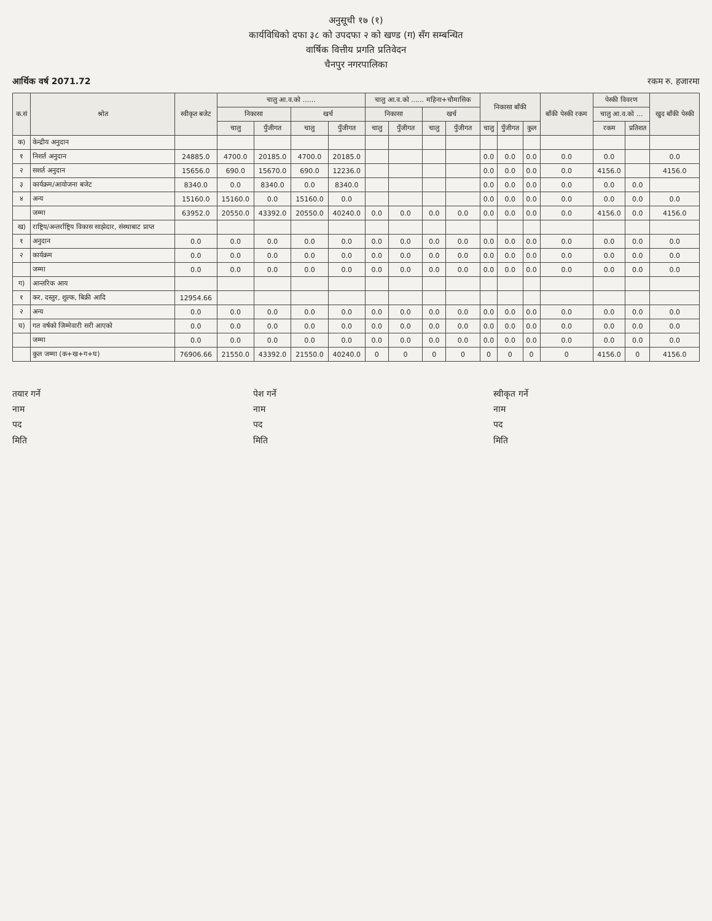अनुसूची १७ (१)
कार्यविधिको दफा ३८ को उपदफा २ को खण्ड (ग) सँग सम्बन्धित
वार्षिक वित्तीय प्रगति प्रतिवेदन
चैनपुर नगरपालिका
आर्थिक वर्ष 2071.72 रकम रु. हजारमा
| क.सं | श्रोत | स्वीकृत बजेट | चालु आ.व.को ...... | | | | चालु आ.व.को ...... महिना+चौमासिक | | | | निकासा बाँकी | | | बाँकी पेस्की रकम | पेस्की विवरण | | खुद बाँकी पेस्की |
| --- | --- | --- | --- | --- | --- | --- | --- | --- | --- | --- | --- | --- | --- | --- | --- | --- | --- |
| | | | निकासा | | खर्च | | निकासा | | खर्च | | | | | | चालु आ.व.को ... | | |
| | | | चालु | पुँजीगत | चालु | पुँजीगत | चालु | पुँजीगत | चालु | पुँजीगत | चालु | पुँजीगत | कुल | | रकम | प्रतिशत | |
| क) | केन्द्रीय अनुदान | | | | | | | | | | | | | | | | |
| १ | निशर्त अनुदान | 24885.0 | 4700.0 | 20185.0 | 4700.0 | 20185.0 | | | | | 0.0 | 0.0 | 0.0 | 0.0 | 0.0 | | 0.0 |
| २ | सशर्त अनुदान | 15656.0 | 690.0 | 15670.0 | 690.0 | 12236.0 | | | | | 0.0 | 0.0 | 0.0 | 0.0 | 4156.0 | | 4156.0 |
| ३ | कार्यक्रम/आयोजना बजेट | 8340.0 | 0.0 | 8340.0 | 0.0 | 8340.0 | | | | | 0.0 | 0.0 | 0.0 | 0.0 | 0.0 | 0.0 | |
| ४ | अन्य | 15160.0 | 15160.0 | 0.0 | 15160.0 | 0.0 | | | | | 0.0 | 0.0 | 0.0 | 0.0 | 0.0 | 0.0 | 0.0 |
| | जम्मा | 63952.0 | 20550.0 | 43392.0 | 20550.0 | 40240.0 | 0.0 | 0.0 | 0.0 | 0.0 | 0.0 | 0.0 | 0.0 | 0.0 | 4156.0 | 0.0 | 4156.0 |
| ख) | राष्ट्रिय/अन्तर्राष्ट्रिय विकास साझेदार, संस्थाबाट प्राप्त | | | | | | | | | | | | | | | | |
| १ | अनुदान | 0.0 | 0.0 | 0.0 | 0.0 | 0.0 | 0.0 | 0.0 | 0.0 | 0.0 | 0.0 | 0.0 | 0.0 | 0.0 | 0.0 | 0.0 | 0.0 |
| २ | कार्यक्रम | 0.0 | 0.0 | 0.0 | 0.0 | 0.0 | 0.0 | 0.0 | 0.0 | 0.0 | 0.0 | 0.0 | 0.0 | 0.0 | 0.0 | 0.0 | 0.0 |
| | जम्मा | 0.0 | 0.0 | 0.0 | 0.0 | 0.0 | 0.0 | 0.0 | 0.0 | 0.0 | 0.0 | 0.0 | 0.0 | 0.0 | 0.0 | 0.0 | 0.0 |
| ग) | आन्तरिक आय | | | | | | | | | | | | | | | | |
| १ | कर, दस्तुर, शुल्क, बिक्री आदि | 12954.66 | | | | | | | | | | | | | | | |
| २ | अन्य | 0.0 | 0.0 | 0.0 | 0.0 | 0.0 | 0.0 | 0.0 | 0.0 | 0.0 | 0.0 | 0.0 | 0.0 | 0.0 | 0.0 | 0.0 | 0.0 |
| घ) | गत वर्षको जिम्मेवारी सरी आएको | 0.0 | 0.0 | 0.0 | 0.0 | 0.0 | 0.0 | 0.0 | 0.0 | 0.0 | 0.0 | 0.0 | 0.0 | 0.0 | 0.0 | 0.0 | 0.0 |
| | जम्मा | 0.0 | 0.0 | 0.0 | 0.0 | 0.0 | 0.0 | 0.0 | 0.0 | 0.0 | 0.0 | 0.0 | 0.0 | 0.0 | 0.0 | 0.0 | 0.0 |
| | कुल जम्मा (क+ख+ग+घ) | 76906.66 | 21550.0 | 43392.0 | 21550.0 | 40240.0 | 0 | 0 | 0 | 0 | 0 | 0 | 0 | 0 | 4156.0 | 0 | 4156.0 |
तयार गर्ने
नाम
पद
मिति
पेश गर्ने
नाम
पद
मिति
स्वीकृत गर्ने
नाम
पद
मिति